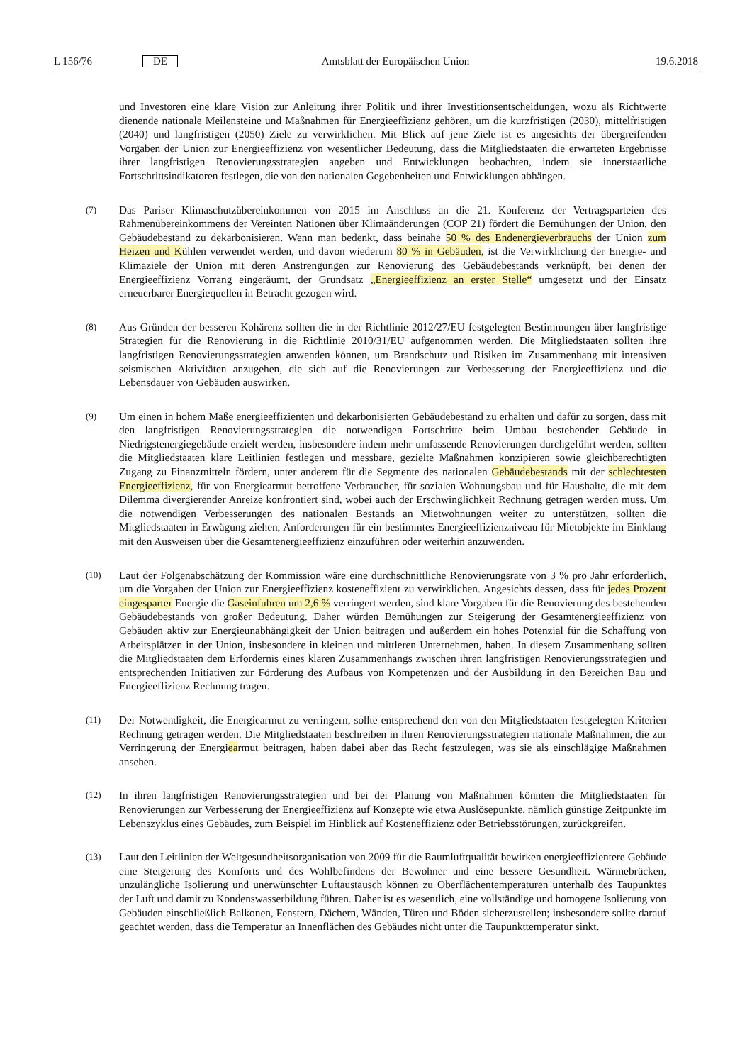L 156/76 DE Amtsblatt der Europäischen Union 19.6.2018
und Investoren eine klare Vision zur Anleitung ihrer Politik und ihrer Investitionsentscheidungen, wozu als Richtwerte dienende nationale Meilensteine und Maßnahmen für Energieeffizienz gehören, um die kurzfristigen (2030), mittelfristigen (2040) und langfristigen (2050) Ziele zu verwirklichen. Mit Blick auf jene Ziele ist es angesichts der übergreifenden Vorgaben der Union zur Energieeffizienz von wesentlicher Bedeutung, dass die Mitgliedstaaten die erwarteten Ergebnisse ihrer langfristigen Renovierungsstrategien angeben und Entwicklungen beobachten, indem sie innerstaatliche Fortschrittsindikatoren festlegen, die von den nationalen Gegebenheiten und Entwicklungen abhängen.
(7)
Das Pariser Klimaschutzübereinkommen von 2015 im Anschluss an die 21. Konferenz der Vertragsparteien des Rahmenübereinkommens der Vereinten Nationen über Klimaänderungen (COP 21) fördert die Bemühungen der Union, den Gebäudebestand zu dekarbonisieren. Wenn man bedenkt, dass beinahe 50 % des Endenergieverbrauchs der Union zum Heizen und Kühlen verwendet werden, und davon wiederum 80 % in Gebäuden, ist die Verwirklichung der Energie- und Klimaziele der Union mit deren Anstrengungen zur Renovierung des Gebäudebestands verknüpft, bei denen der Energieeffizienz Vorrang eingeräumt, der Grundsatz „Energieeffizienz an erster Stelle“ umgesetzt und der Einsatz erneuerbarer Energiequellen in Betracht gezogen wird.
(8)
Aus Gründen der besseren Kohärenz sollten die in der Richtlinie 2012/27/EU festgelegten Bestimmungen über langfristige Strategien für die Renovierung in die Richtlinie 2010/31/EU aufgenommen werden. Die Mitgliedstaaten sollten ihre langfristigen Renovierungsstrategien anwenden können, um Brandschutz und Risiken im Zusammenhang mit intensiven seismischen Aktivitäten anzugehen, die sich auf die Renovierungen zur Verbesserung der Energieeffizienz und die Lebensdauer von Gebäuden auswirken.
(9)
Um einen in hohem Maße energieeffizienten und dekarbonisierten Gebäudebestand zu erhalten und dafür zu sorgen, dass mit den langfristigen Renovierungsstrategien die notwendigen Fortschritte beim Umbau bestehender Gebäude in Niedrigstenergiegebäude erzielt werden, insbesondere indem mehr umfassende Renovierungen durchgeführt werden, sollten die Mitgliedstaaten klare Leitlinien festlegen und messbare, gezielte Maßnahmen konzipieren sowie gleichberechtigten Zugang zu Finanzmitteln fördern, unter anderem für die Segmente des nationalen Gebäudebestands mit der schlechtesten Energieeffizienz, für von Energiearmut betroffene Verbraucher, für sozialen Wohnungsbau und für Haushalte, die mit dem Dilemma divergierender Anreize konfrontiert sind, wobei auch der Erschwinglichkeit Rechnung getragen werden muss. Um die notwendigen Verbesserungen des nationalen Bestands an Mietwohnungen weiter zu unterstützen, sollten die Mitgliedstaaten in Erwägung ziehen, Anforderungen für ein bestimmtes Energieeffizienzniveau für Mietobjekte im Einklang mit den Ausweisen über die Gesamtenergieeffizienz einzuführen oder weiterhin anzuwenden.
(10)
Laut der Folgenabschätzung der Kommission wäre eine durchschnittliche Renovierungsrate von 3 % pro Jahr erforderlich, um die Vorgaben der Union zur Energieeffizienz kosteneffizient zu verwirklichen. Angesichts dessen, dass für jedes Prozent eingesparter Energie die Gaseinfuhren um 2,6 % verringert werden, sind klare Vorgaben für die Renovierung des bestehenden Gebäudebestands von großer Bedeutung. Daher würden Bemühungen zur Steigerung der Gesamtenergieeffizienz von Gebäuden aktiv zur Energieunabhängigkeit der Union beitragen und außerdem ein hohes Potenzial für die Schaffung von Arbeitsplätzen in der Union, insbesondere in kleinen und mittleren Unternehmen, haben. In diesem Zusammenhang sollten die Mitgliedstaaten dem Erfordernis eines klaren Zusammenhangs zwischen ihren langfristigen Renovierungsstrategien und entsprechenden Initiativen zur Förderung des Aufbaus von Kompetenzen und der Ausbildung in den Bereichen Bau und Energieeffizienz Rechnung tragen.
(11)
Der Notwendigkeit, die Energiearmut zu verringern, sollte entsprechend den von den Mitgliedstaaten festgelegten Kriterien Rechnung getragen werden. Die Mitgliedstaaten beschreiben in ihren Renovierungsstrategien nationale Maßnahmen, die zur Verringerung der Energiearmut beitragen, haben dabei aber das Recht festzulegen, was sie als einschlägige Maßnahmen ansehen.
(12)
In ihren langfristigen Renovierungsstrategien und bei der Planung von Maßnahmen könnten die Mitgliedstaaten für Renovierungen zur Verbesserung der Energieeffizienz auf Konzepte wie etwa Auslösepunkte, nämlich günstige Zeitpunkte im Lebenszyklus eines Gebäudes, zum Beispiel im Hinblick auf Kosteneffizienz oder Betriebsstörungen, zurückgreifen.
(13)
Laut den Leitlinien der Weltgesundheitsorganisation von 2009 für die Raumluftqualität bewirken energieeffizientere Gebäude eine Steigerung des Komforts und des Wohlbefindens der Bewohner und eine bessere Gesundheit. Wärmebrücken, unzulängliche Isolierung und unerwünschter Luftaustausch können zu Oberflächentemperaturen unterhalb des Taupunktes der Luft und damit zu Kondenswasserbildung führen. Daher ist es wesentlich, eine vollständige und homogene Isolierung von Gebäuden einschließlich Balkonen, Fenstern, Dächern, Wänden, Türen und Böden sicherzustellen; insbesondere sollte darauf geachtet werden, dass die Temperatur an Innenflächen des Gebäudes nicht unter die Taupunkttemperatur sinkt.